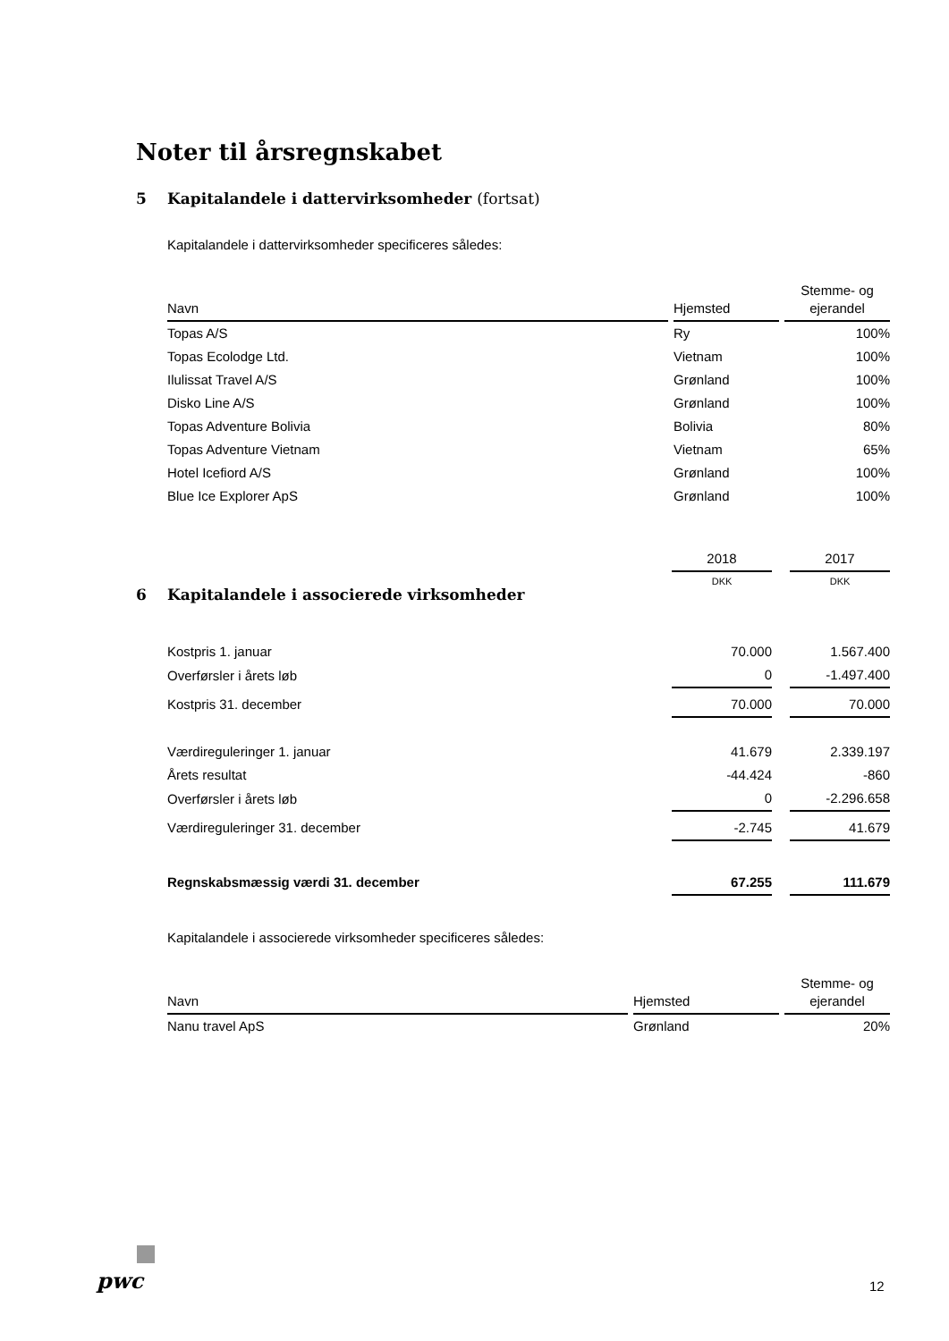Noter til årsregnskabet
5 Kapitalandele i dattervirksomheder (fortsat)
Kapitalandele i dattervirksomheder specificeres således:
| Navn | | Hjemsted | | Stemme- og ejerandel |
| Topas A/S | | Ry | | 100% |
| Topas Ecolodge Ltd. | | Vietnam | | 100% |
| Ilulissat Travel A/S | | Grønland | | 100% |
| Disko Line A/S | | Grønland | | 100% |
| Topas Adventure Bolivia | | Bolivia | | 80% |
| Topas Adventure Vietnam | | Vietnam | | 65% |
| Hotel Icefiord A/S | | Grønland | | 100% |
| Blue Ice Explorer ApS | | Grønland | | 100% |
6 Kapitalandele i associerede virksomheder
| | 2018 | | 2017 |
| | DKK | | DKK |
| Kostpris 1. januar | 70.000 | | 1.567.400 |
| Overførsler i årets løb | 0 | | -1.497.400 |
| Kostpris 31. december | 70.000 | | 70.000 |
| Værdireguleringer 1. januar | 41.679 | | 2.339.197 |
| Årets resultat | -44.424 | | -860 |
| Overførsler i årets løb | 0 | | -2.296.658 |
| Værdireguleringer 31. december | -2.745 | | 41.679 |
| Regnskabsmæssig værdi 31. december | 67.255 | | 111.679 |
Kapitalandele i associerede virksomheder specificeres således:
| Navn | | Hjemsted | | Stemme- og ejerandel |
| Nanu travel ApS | | Grønland | | 20% |
pwc 12